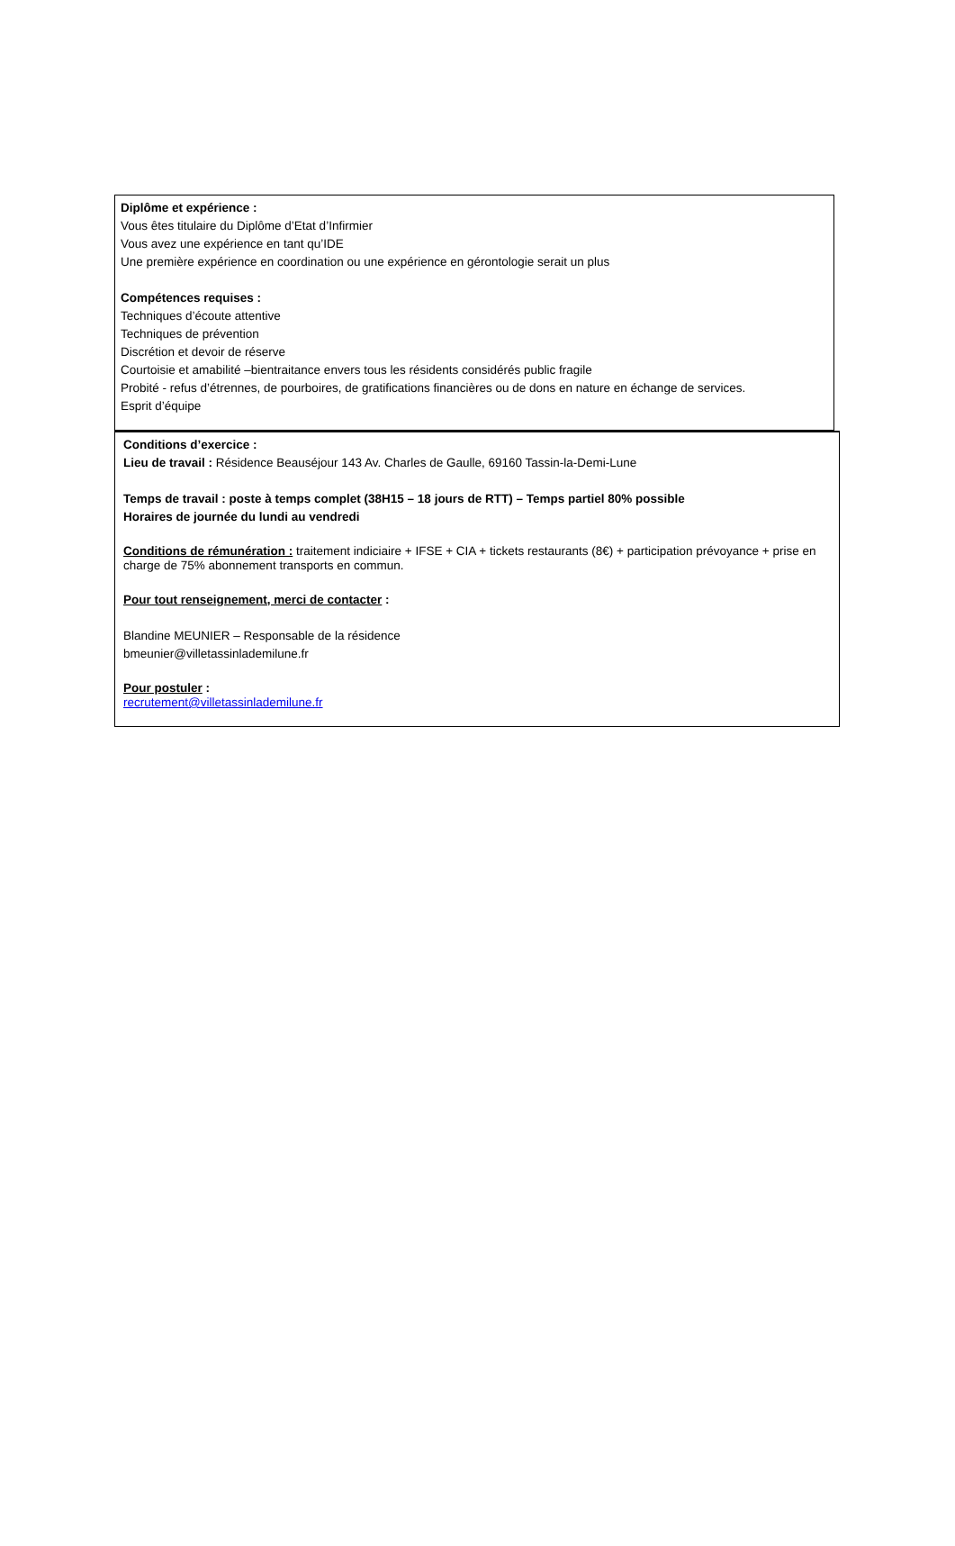Diplôme et expérience :
Vous êtes titulaire du Diplôme d’Etat d’Infirmier
Vous avez une expérience en tant qu’IDE
Une première expérience en coordination ou une expérience en gérontologie serait un plus
Compétences requises :
Techniques d’écoute attentive
Techniques de prévention
Discrétion et devoir de réserve
Courtoisie et amabilité –bientraitance envers tous les résidents considérés public fragile
Probité - refus d’étrennes, de pourboires, de gratifications financières ou de dons en nature en échange de services.
Esprit d’équipe
Conditions d’exercice :
Lieu de travail : Résidence Beauséjour 143 Av. Charles de Gaulle, 69160 Tassin-la-Demi-Lune
Temps de travail : poste à temps complet (38H15 – 18 jours de RTT) – Temps partiel 80% possible
Horaires de journée du lundi au vendredi
Conditions de rémunération : traitement indiciaire + IFSE + CIA + tickets restaurants (8€) + participation prévoyance + prise en charge de 75% abonnement transports en commun.
Pour tout renseignement, merci de contacter :
Blandine MEUNIER – Responsable de la résidence
bmeunier@villetassinlademilune.fr
Pour postuler :
recrutement@villetassinlademilune.fr